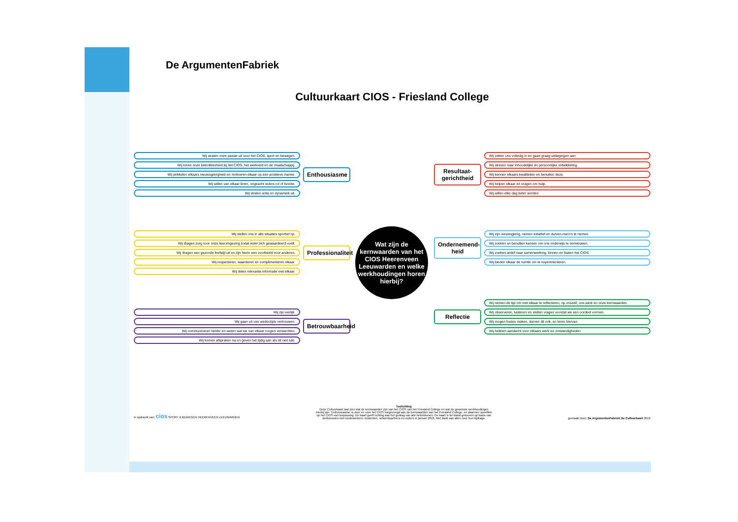De ArgumentenFabriek
Cultuurkaart CIOS - Friesland College
Wij stralen onze passie uit voor het CIOS, sport en bewegen.
Wij tonen onze betrokkenheid bij het CIOS, het werkveld en de maatschappij.
Wij prikkelen elkaars nieuwsgierigheid en motiveren elkaar op een positieve manier.
Wij willen van elkaar leren, ongeacht ieders rol of functie.
Wij stralen actie en dynamiek uit.
Enthousiasme
Wij stellen ons in alle situaties sportief op.
Wij dragen zorg voor onze leeromgeving zodat ieder zich gewaardeerd voelt.
Wij dragen een gezonde leefstijl uit en zijn hierin een voorbeeld voor anderen.
Wij respecteren, waarderen en complimenteren elkaar.
Wij delen relevante informatie met elkaar.
Professionaliteit
Wij zijn eerlijk.
Wij gaan uit van wederzijds vertrouwen.
Wij communiceren helder en weten wat we van elkaar mogen verwachten.
Wij komen afspraken na en geven het tijdig aan als dit niet lukt.
Betrouwbaarheid
Wat zijn de kernwaarden van het CIOS Heerenveen Leeuwarden en welke werkhoudingen horen hierbij?
Resultaat-gerichtheid
Wij zetten ons volledig in en gaan graag uitdagingen aan.
Wij streven naar inhoudelijke én persoonlijke ontwikkeling.
Wij kennen elkaars kwaliteiten en benutten deze.
Wij helpen elkaar en vragen om hulp.
Wij willen elke dag beter worden.
Ondernemend-heid
Wij zijn nieuwsgierig, nemen initiatief en durven risico's te nemen.
Wij zoeken en benutten kansen om ons onderwijs te vernieuwen.
Wij zoeken actief naar samenwerking, binnen en buiten het CIOS.
Wij bieden elkaar de ruimte om te experimenteren.
Reflectie
Wij nemen de tijd om met elkaar te reflecteren, op onszelf, ons werk en onze kernwaarden.
Wij observeren, luisteren en stellen vragen voordat we een oordeel vormen.
Wij mogen fouten maken, durven dit ook, en leren hiervan.
Wij hebben aandacht voor elkaars werk en omstandigheden.
in opdracht van: cios SPORT & BEWEGEN HEERENVEEN LEEUWARDEN
Toelichting
Deze Cultuurkaart laat zien wat de kernwaarden zijn van het CIOS van het Friesland College en wat de gewenste werkhoudingen hierbij zijn. 'Enthousiasme' is door en voor het CIOS toegevoegd aan de kernwaarden van het Friesland College, en daarmee specifiek op het CIOS van toepassing. De kaart geeft richting aan het gedrag van alle betrokkenen. De kaart is tot stand gekomen op basis van denksessies met medewerkers, studenten, netwerkpartners en ouders in januari 2016. Met dank aan allen voor hun bijdrage.
gemaakt door: De ArgumentenFabriek De Cultuurkaart 2016